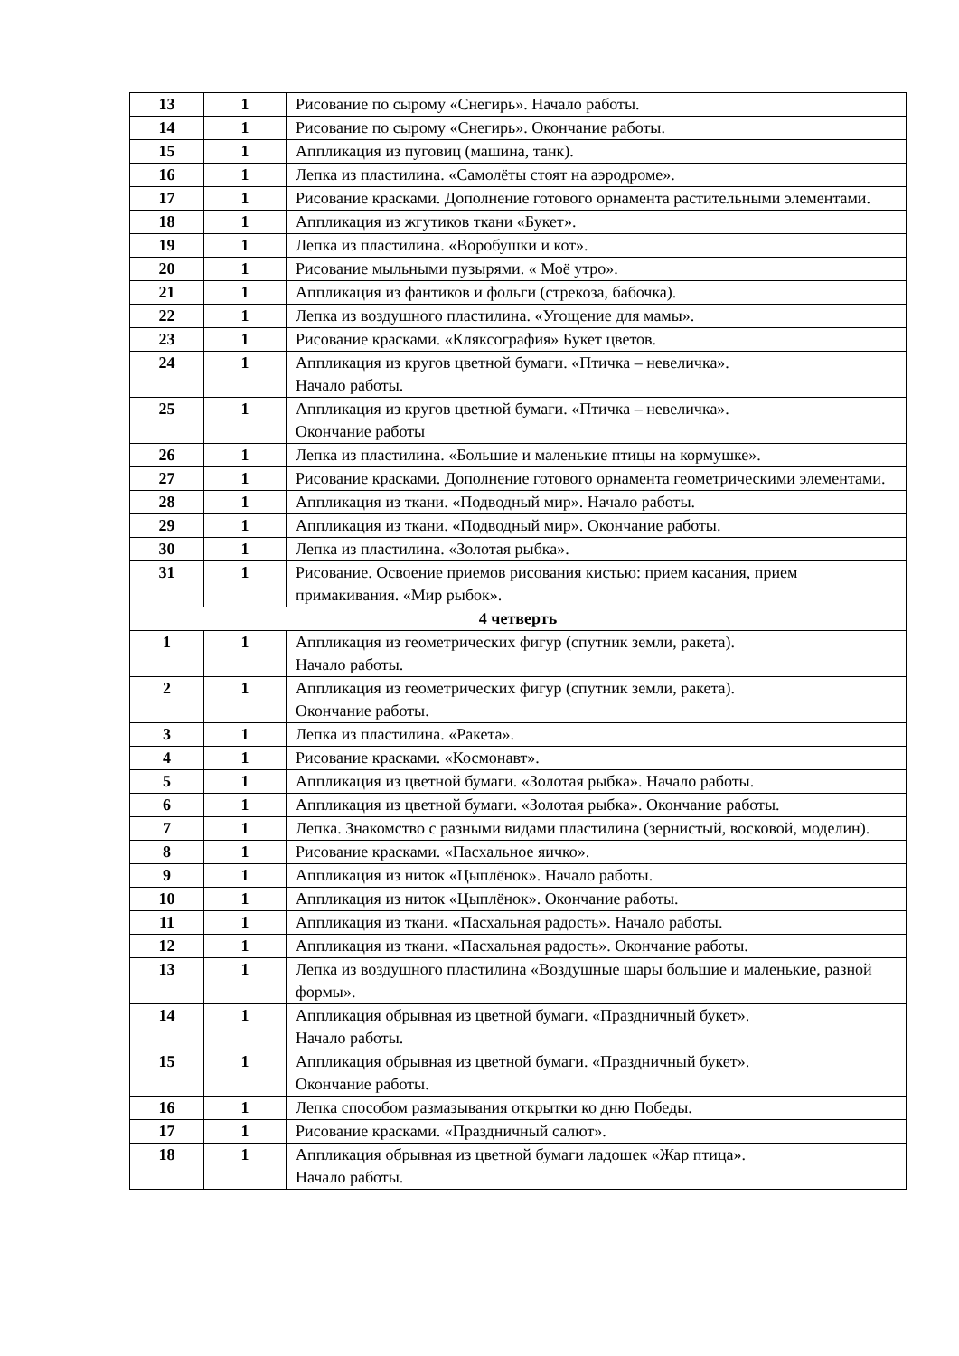| 13 | 1 | Рисование по сырому «Снегирь». Начало работы. |
| 14 | 1 | Рисование по сырому «Снегирь». Окончание работы. |
| 15 | 1 | Аппликация из пуговиц (машина, танк). |
| 16 | 1 | Лепка из пластилина. «Самолёты стоят на аэродроме». |
| 17 | 1 | Рисование красками. Дополнение готового орнамента растительными элементами. |
| 18 | 1 | Аппликация из жгутиков ткани «Букет». |
| 19 | 1 | Лепка из пластилина. «Воробушки и кот». |
| 20 | 1 | Рисование мыльными пузырями. « Моё утро». |
| 21 | 1 | Аппликация из фантиков и фольги (стрекоза, бабочка). |
| 22 | 1 | Лепка из воздушного пластилина. «Угощение для мамы». |
| 23 | 1 | Рисование красками. «Кляксография» Букет цветов. |
| 24 | 1 | Аппликация из кругов цветной бумаги. «Птичка – невеличка». Начало работы. |
| 25 | 1 | Аппликация из кругов цветной бумаги. «Птичка – невеличка». Окончание работы |
| 26 | 1 | Лепка из пластилина. «Большие и маленькие птицы на кормушке». |
| 27 | 1 | Рисование красками. Дополнение готового орнамента геометрическими элементами. |
| 28 | 1 | Аппликация из ткани. «Подводный мир». Начало работы. |
| 29 | 1 | Аппликация из ткани. «Подводный мир». Окончание работы. |
| 30 | 1 | Лепка из пластилина. «Золотая рыбка». |
| 31 | 1 | Рисование. Освоение приемов рисования кистью: прием касания, прием примакивания. «Мир рыбок». |
| 4 четверть | | |
| 1 | 1 | Аппликация из геометрических фигур (спутник земли, ракета). Начало работы. |
| 2 | 1 | Аппликация из геометрических фигур (спутник земли, ракета). Окончание работы. |
| 3 | 1 | Лепка из пластилина. «Ракета». |
| 4 | 1 | Рисование красками. «Космонавт». |
| 5 | 1 | Аппликация из цветной бумаги. «Золотая рыбка». Начало работы. |
| 6 | 1 | Аппликация из цветной бумаги. «Золотая рыбка». Окончание работы. |
| 7 | 1 | Лепка. Знакомство с разными видами пластилина (зернистый, восковой, моделин). |
| 8 | 1 | Рисование красками. «Пасхальное яичко». |
| 9 | 1 | Аппликация из ниток «Цыплёнок». Начало работы. |
| 10 | 1 | Аппликация из ниток «Цыплёнок». Окончание работы. |
| 11 | 1 | Аппликация из ткани. «Пасхальная радость». Начало работы. |
| 12 | 1 | Аппликация из ткани. «Пасхальная радость». Окончание работы. |
| 13 | 1 | Лепка из воздушного пластилина «Воздушные шары большие и маленькие, разной формы». |
| 14 | 1 | Аппликация обрывная из цветной бумаги. «Праздничный букет». Начало работы. |
| 15 | 1 | Аппликация обрывная из цветной бумаги. «Праздничный букет». Окончание работы. |
| 16 | 1 | Лепка способом размазывания открытки ко дню Победы. |
| 17 | 1 | Рисование красками. «Праздничный салют». |
| 18 | 1 | Аппликация обрывная из цветной бумаги ладошек «Жар птица». Начало работы. |